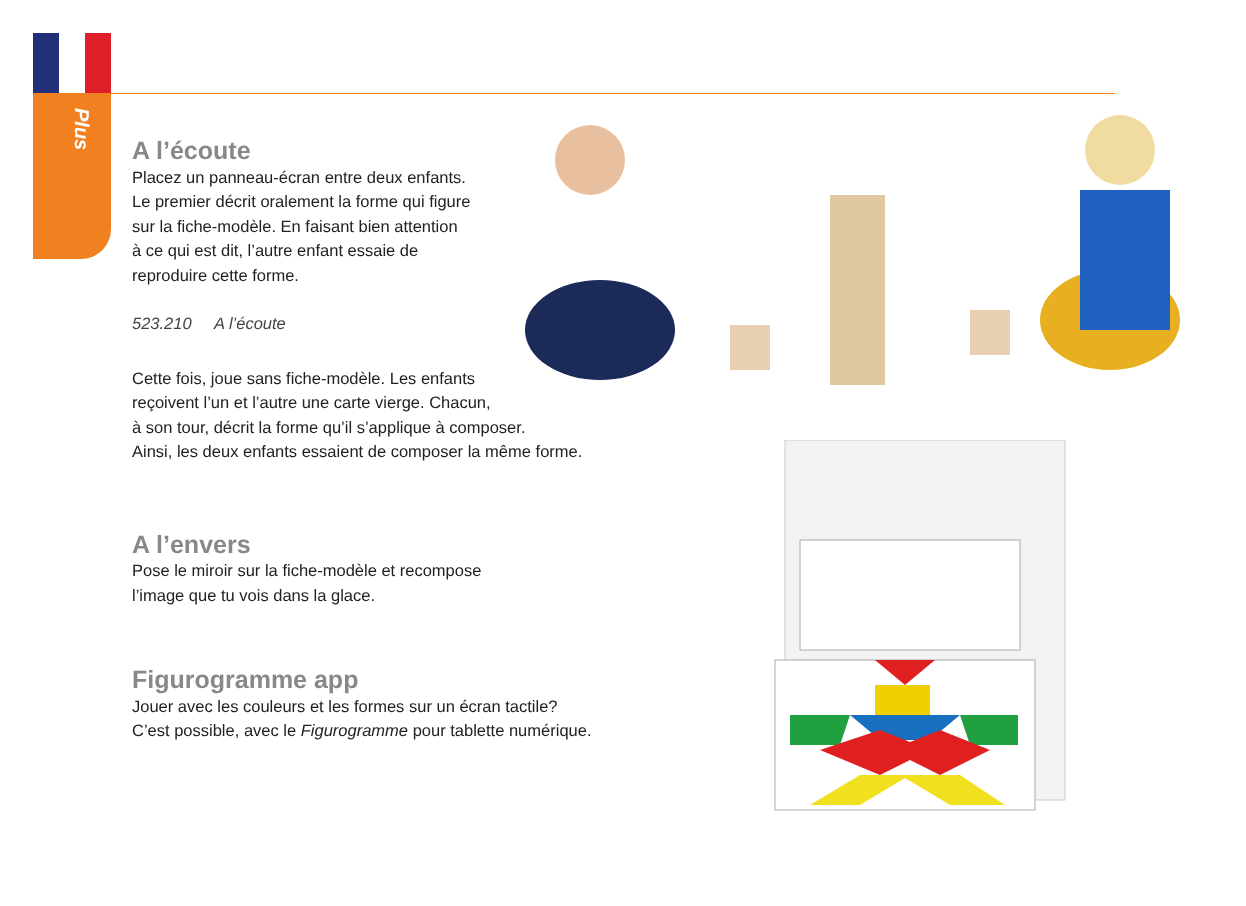Plus
A l’écoute
Placez un panneau-écran entre deux enfants.
Le premier décrit oralement la forme qui figure
sur la fiche-modèle. En faisant bien attention
à ce qui est dit, l’autre enfant essaie de
reproduire cette forme.
523.210 A l’écoute
Cette fois, joue sans fiche-modèle. Les enfants
reçoivent l’un et l’autre une carte vierge. Chacun,
à son tour, décrit la forme qu’il s’applique à composer.
Ainsi, les deux enfants essaient de composer la même forme.
A l’envers
Pose le miroir sur la fiche-modèle et recompose
l’image que tu vois dans la glace.
Figurogramme app
Jouer avec les couleurs et les formes sur un écran tactile?
C’est possible, avec le Figurogramme pour tablette numérique.